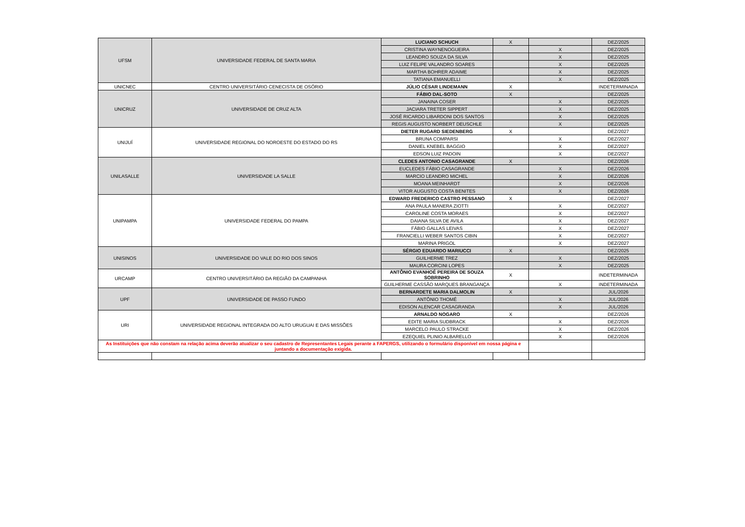| UFSM | UNIVERSIDADE FEDERAL DE SANTA MARIA | LUCIANO SCHUCH | X | | DEZ/2025 |
| | | CRISTINA WAYNENOGUEIRA | | X | DEZ/2025 |
| | | LEANDRO SOUZA DA SILVA | | X | DEZ/2025 |
| | | LUIZ FELIPE VALANDRO SOARES | | X | DEZ/2025 |
| | | MARTHA BOHRER ADAIME | | X | DEZ/2025 |
| | | TATIANA EMANUELLI | | X | DEZ/2025 |
| UNICNEC | CENTRO UNIVERSITÁRIO CENECISTA DE OSÓRIO | JÚLIO CÉSAR LINDEMANN | X | | INDETERMINADA |
| UNICRUZ | UNIVERSIDADE DE CRUZ ALTA | FÁBIO DAL-SOTO | X | | DEZ/2025 |
| | | JANAINA COSER | | X | DEZ/2025 |
| | | JACIARA TRETER SIPPERT | | X | DEZ/2025 |
| | | JOSÉ RICARDO LIBARDONI DOS SANTOS | | X | DEZ/2025 |
| | | REGIS AUGUSTO NORBERT DEUSCHLE | | X | DEZ/2025 |
| UNIJUÍ | UNIVERSIDADE REGIONAL DO NOROESTE DO ESTADO DO RS | DIETER RUGARD SIEDENBERG | X | | DEZ/2027 |
| | | BRUNA COMPARSI | | X | DEZ/2027 |
| | | DANIEL KNEBEL BAGGIO | | X | DEZ/2027 |
| | | EDSON LUIZ PADOIN | | X | DEZ/2027 |
| UNILASALLE | UNIVERSIDADE LA SALLE | CLEDES ANTONIO CASAGRANDE | X | | DEZ/2026 |
| | | EUCLEDES FÁBIO CASAGRANDE | | X | DEZ/2026 |
| | | MARCIO LEANDRO MICHEL | | X | DEZ/2026 |
| | | MOANA MEINHARDT | | X | DEZ/2026 |
| | | VITOR AUGUSTO COSTA BENITES | | X | DEZ/2026 |
| UNIPAMPA | UNIVERSIDADE FEDERAL DO PAMPA | EDWARD FREDERICO CASTRO PESSANO | X | | DEZ/2027 |
| | | ANA PAULA MANERA ZIOTTI | | X | DEZ/2027 |
| | | CAROLINE COSTA MORAES | | X | DEZ/2027 |
| | | DAIANA SILVA DE AVILA | | X | DEZ/2027 |
| | | FÁBIO GALLAS LEIVAS | | X | DEZ/2027 |
| | | FRANCIELLI WEBER SANTOS CIBIN | | X | DEZ/2027 |
| | | MARINA PRIGOL | | X | DEZ/2027 |
| UNISINOS | UNIVERSIDADE DO VALE DO RIO DOS SINOS | SÉRGIO EDUARDO MARIUCCI | X | | DEZ/2025 |
| | | GUILHERME TREZ | | X | DEZ/2025 |
| | | MAURA CORCINI LOPES | | X | DEZ/2025 |
| URCAMP | CENTRO UNIVERSITÁRIO DA REGIÃO DA CAMPANHA | ANTÔNIO EVANHOÉ PEREIRA DE SOUZA SOBRINHO | X | | INDETERMINADA |
| | | GUILHERME CASSÃO MARQUES BRANGANÇA | | X | INDETERMINADA |
| UPF | UNIVERSIDADE DE PASSO FUNDO | BERNARDETE MARIA DALMOLIN | X | | JUL/2026 |
| | | ANTÔNIO THOMÉ | | X | JUL/2026 |
| | | EDISON ALENCAR CASAGRANDA | | X | JUL/2026 |
| URI | UNIVERSIDADE REGIONAL INTEGRADA DO ALTO URUGUAI E DAS MISSÕES | ARNALDO NOGARO | X | | DEZ/2026 |
| | | EDITE MARIA SUDBRACK | | X | DEZ/2026 |
| | | MARCELO PAULO STRACKE | | X | DEZ/2026 |
| | | EZEQUIEL PLINIO ALBARELLO | | X | DEZ/2026 |
| As Instituições que não constam na relação acima deverão atualizar o seu cadastro de Representantes Legais perante a FAPERGS, utilizando o formulário disponível em nossa página e juntando a documentação exigida. | | | | | |